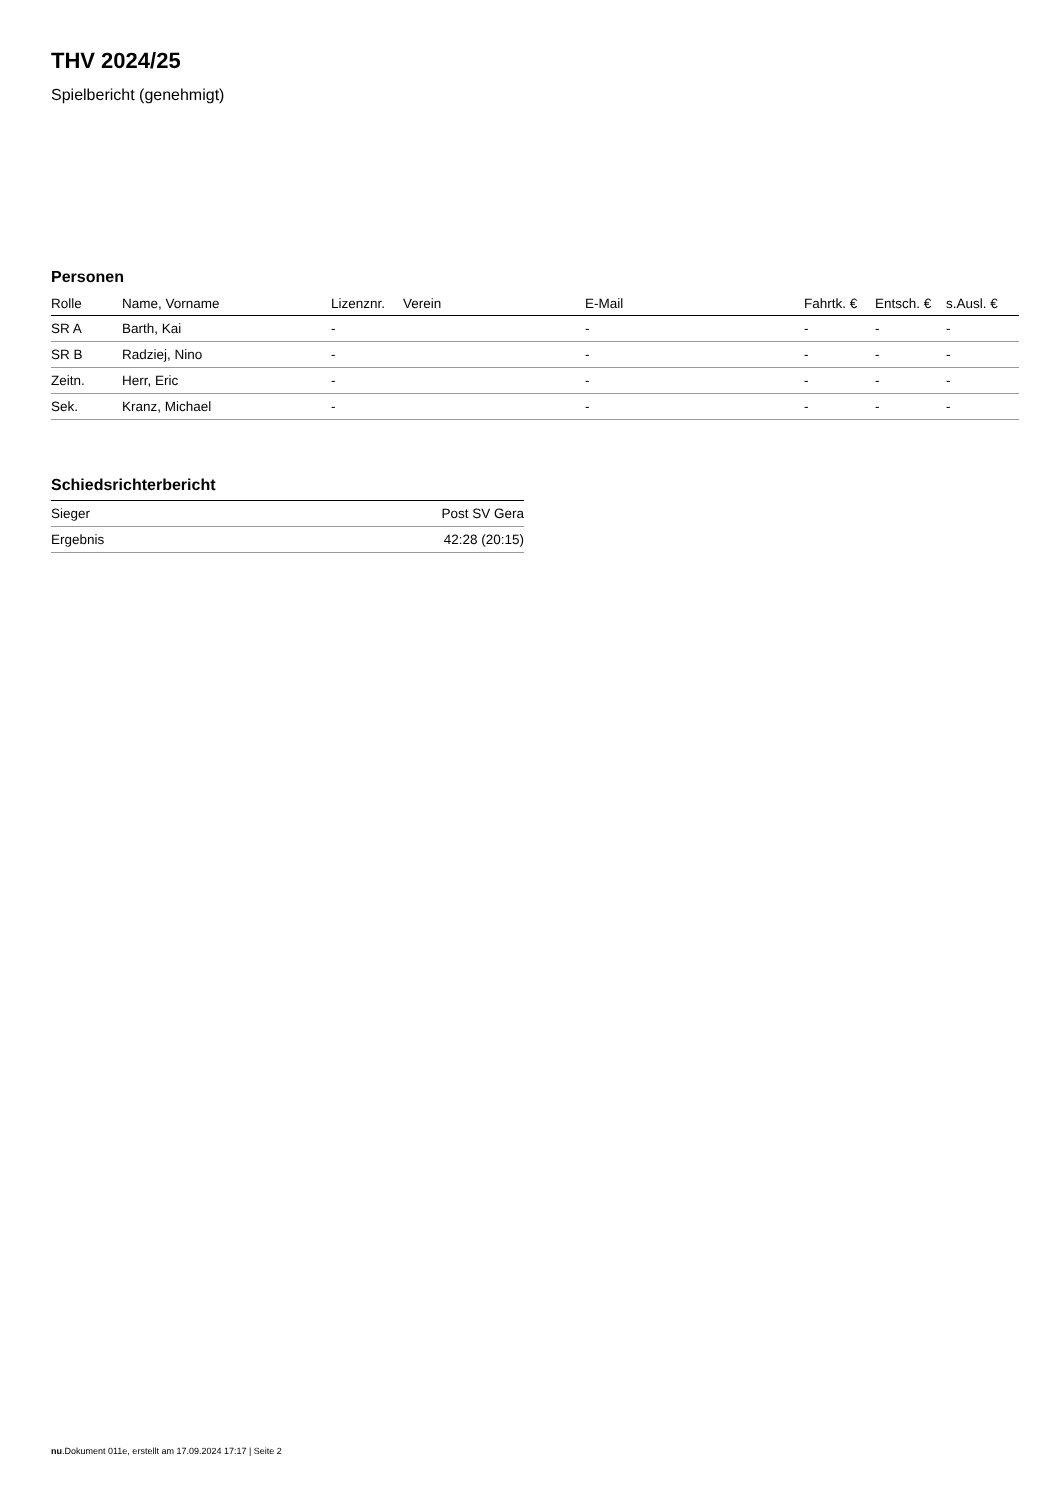THV 2024/25
Spielbericht (genehmigt)
Personen
| Rolle | Name, Vorname | Lizenznr. | Verein | E-Mail | Fahrtk. € | Entsch. € | s.Ausl. € |
| --- | --- | --- | --- | --- | --- | --- | --- |
| SR A | Barth, Kai | - | | - | - | - | - |
| SR B | Radziej, Nino | - | | - | - | - | - |
| Zeitn. | Herr, Eric | - | | - | - | - | - |
| Sek. | Kranz, Michael | - | | - | - | - | - |
Schiedsrichterbericht
| Sieger | Post SV Gera |
| Ergebnis | 42:28 (20:15) |
nu.Dokument 011e, erstellt am 17.09.2024 17:17 | Seite 2